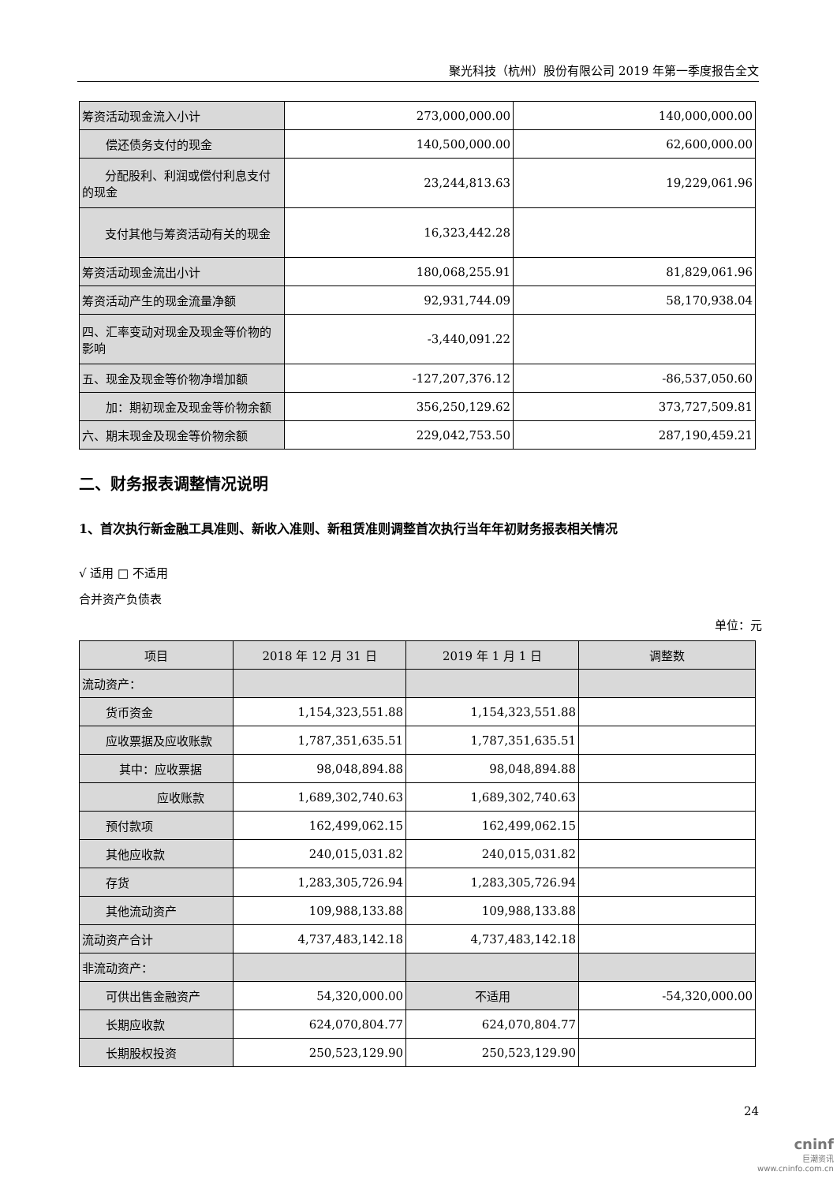聚光科技（杭州）股份有限公司 2019 年第一季度报告全文
| 筹资活动现金流入小计 | 273,000,000.00 | 140,000,000.00 |
| 偿还债务支付的现金 | 140,500,000.00 | 62,600,000.00 |
| 分配股利、利润或偿付利息支付的现金 | 23,244,813.63 | 19,229,061.96 |
| 支付其他与筹资活动有关的现金 | 16,323,442.28 | |
| 筹资活动现金流出小计 | 180,068,255.91 | 81,829,061.96 |
| 筹资活动产生的现金流量净额 | 92,931,744.09 | 58,170,938.04 |
| 四、汇率变动对现金及现金等价物的影响 | -3,440,091.22 | |
| 五、现金及现金等价物净增加额 | -127,207,376.12 | -86,537,050.60 |
| 加：期初现金及现金等价物余额 | 356,250,129.62 | 373,727,509.81 |
| 六、期末现金及现金等价物余额 | 229,042,753.50 | 287,190,459.21 |
二、财务报表调整情况说明
1、首次执行新金融工具准则、新收入准则、新租赁准则调整首次执行当年年初财务报表相关情况
√ 适用 □ 不适用
合并资产负债表
单位：元
| 项目 | 2018 年 12 月 31 日 | 2019 年 1 月 1 日 | 调整数 |
| --- | --- | --- | --- |
| 流动资产： | | | |
| 货币资金 | 1,154,323,551.88 | 1,154,323,551.88 | |
| 应收票据及应收账款 | 1,787,351,635.51 | 1,787,351,635.51 | |
| 其中：应收票据 | 98,048,894.88 | 98,048,894.88 | |
| 应收账款 | 1,689,302,740.63 | 1,689,302,740.63 | |
| 预付款项 | 162,499,062.15 | 162,499,062.15 | |
| 其他应收款 | 240,015,031.82 | 240,015,031.82 | |
| 存货 | 1,283,305,726.94 | 1,283,305,726.94 | |
| 其他流动资产 | 109,988,133.88 | 109,988,133.88 | |
| 流动资产合计 | 4,737,483,142.18 | 4,737,483,142.18 | |
| 非流动资产： | | | |
| 可供出售金融资产 | 54,320,000.00 | 不适用 | -54,320,000.00 |
| 长期应收款 | 624,070,804.77 | 624,070,804.77 | |
| 长期股权投资 | 250,523,129.90 | 250,523,129.90 | |
24
cninf
巨潮资讯
www.cninfo.com.cn